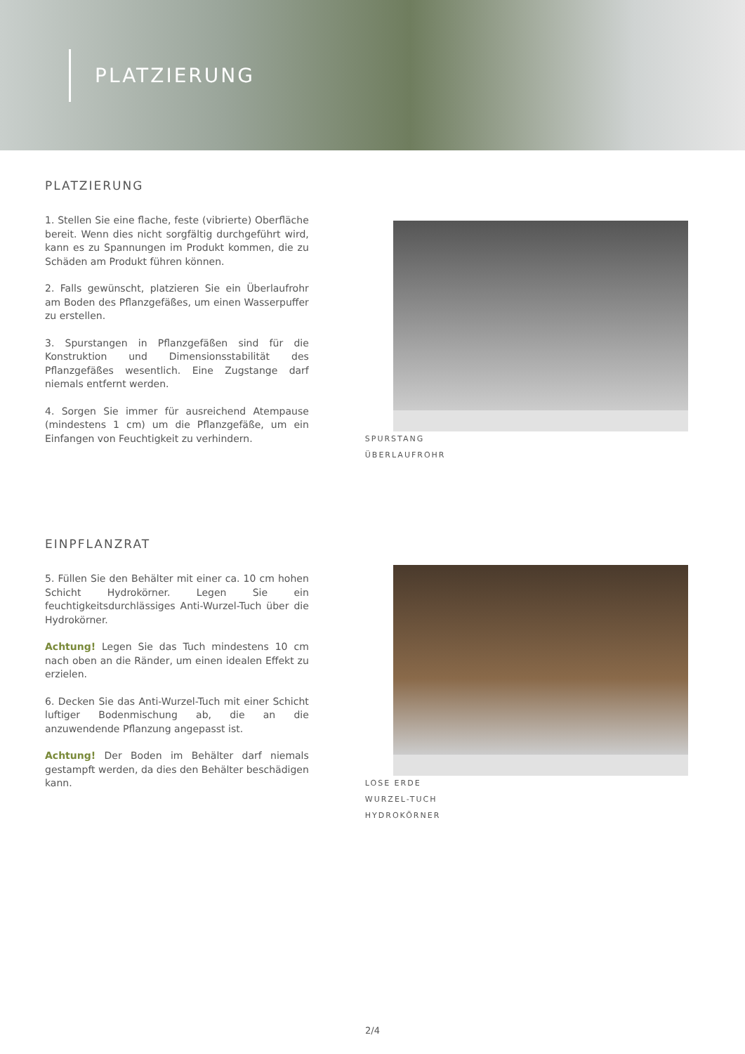PLATZIERUNG
PLATZIERUNG
1. Stellen Sie eine flache, feste (vibrierte) Oberfläche bereit. Wenn dies nicht sorgfältig durchgeführt wird, kann es zu Spannungen im Produkt kommen, die zu Schäden am Produkt führen können.
2. Falls gewünscht, platzieren Sie ein Überlaufrohr am Boden des Pflanzgefäßes, um einen Wasserpuffer zu erstellen.
3. Spurstangen in Pflanzgefäßen sind für die Konstruktion und Dimensionsstabilität des Pflanzgefäßes wesentlich. Eine Zugstange darf niemals entfernt werden.
4. Sorgen Sie immer für ausreichend Atempause (mindestens 1 cm) um die Pflanzgefäße, um ein Einfangen von Feuchtigkeit zu verhindern.
SPURSTANG
ÜBERLAUFROHR
EINPFLANZRAT
5. Füllen Sie den Behälter mit einer ca. 10 cm hohen Schicht Hydrokörner. Legen Sie ein feuchtigkeitsdurchlässiges Anti-Wurzel-Tuch über die Hydrokörner.
Achtung! Legen Sie das Tuch mindestens 10 cm nach oben an die Ränder, um einen idealen Effekt zu erzielen.
6. Decken Sie das Anti-Wurzel-Tuch mit einer Schicht luftiger Bodenmischung ab, die an die anzuwendende Pflanzung angepasst ist.
Achtung! Der Boden im Behälter darf niemals gestampft werden, da dies den Behälter beschädigen kann.
LOSE ERDE
WURZEL-TUCH
HYDROKÖRNER
2/4